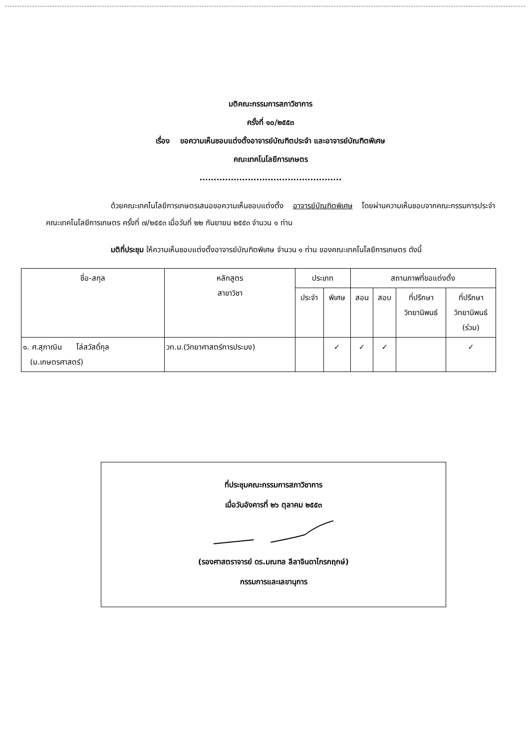มติคณะกรรมการสภาวิชาการ
ครั้งที่ ๑๐/๒๕๕๓
เรื่อง ขอความเห็นชอบแต่งตั้งอาจารย์บัณฑิตประจำ และอาจารย์บัณฑิตพิเศษ
คณะเทคโนโลยีการเกษตร
..................................................
ด้วยคณะเทคโนโลยีการเกษตรเสนอขอความเห็นชอบแต่งตั้ง อาจารย์บัณฑิตพิเศษ โดยผ่านความเห็นชอบจากคณะกรรมการประจำคณะเทคโนโลยีการเกษตร ครั้งที่ ๗/๒๕๕๓ เมื่อวันที่ ๒๒ กันยายน ๒๕๕๓ จำนวน ๑ ท่าน
มติที่ประชุม ให้ความเห็นชอบแต่งตั้งอาจารย์บัณฑิตพิเศษ จำนวน ๑ ท่าน ของคณะเทคโนโลยีการเกษตร ดังนี้
| ชื่อ-สกุล | หลักสูตร สาขาวิชา | ประเภท | | สถานภาพที่ขอแต่งตั้ง | | | |
| --- | --- | --- | --- | --- | --- | --- | --- |
| | | ประจำ | พิเศษ | สอน | สอบ | ที่ปรึกษา วิทยานิพนธ์ | ที่ปรึกษา วิทยานิพนธ์ (ร่วม) |
| ๑. ศ.สุภาณิน โล่สวัสดิ์กุล (ม.เกษตรศาสตร์) | วท.ม.(วิทยาศาสตร์การประมง) | | ✓ | ✓ | ✓ | | ✓ |
ที่ประชุมคณะกรรมการสภาวิชาการ
เมื่อวันอังคารที่ ๒๖ ตุลาคม ๒๕๕๓
(รองศาสตราจารย์ ดร.มณฑล ลีลาจินดาไกรกฤกษ์)
กรรมการและเลขานุการ